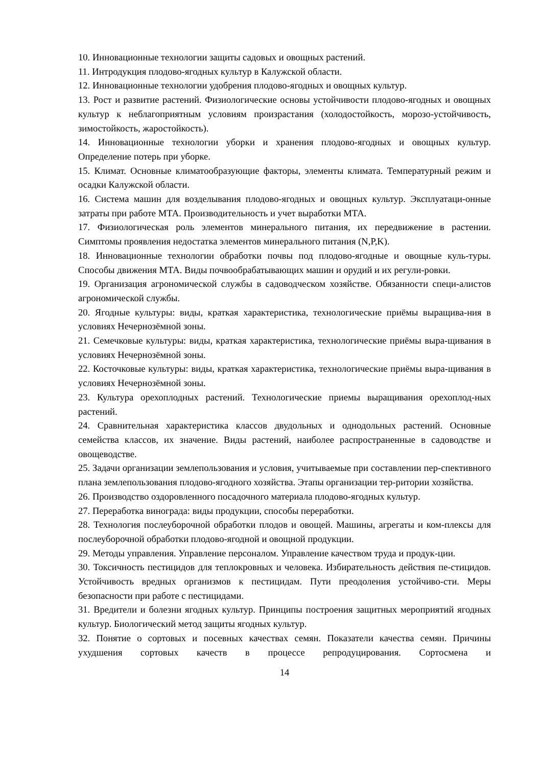10. Инновационные технологии защиты садовых и овощных растений.
11. Интродукция плодово-ягодных культур в Калужской области.
12. Инновационные технологии удобрения плодово-ягодных и овощных культур.
13. Рост и развитие растений. Физиологические основы устойчивости плодово-ягодных и овощных культур к неблагоприятным условиям произрастания (холодостойкость, морозо-устойчивость, зимостойкость, жаростойкость).
14. Инновационные технологии уборки и хранения плодово-ягодных и овощных культур. Определение потерь при уборке.
15. Климат. Основные климатообразующие факторы, элементы климата. Температурный режим и осадки Калужской области.
16. Система машин для возделывания плодово-ягодных и овощных культур. Эксплуатаци-онные затраты при работе МТА. Производительность и учет выработки МТА.
17. Физиологическая роль элементов минерального питания, их передвижение в растении. Симптомы проявления недостатка элементов минерального питания (N,P,K).
18. Инновационные технологии обработки почвы под плодово-ягодные и овощные куль-туры. Способы движения МТА. Виды почвообрабатывающих машин и орудий и их регули-ровки.
19. Организация агрономической службы в садоводческом хозяйстве. Обязанности специ-алистов агрономической службы.
20. Ягодные культуры: виды, краткая характеристика, технологические приёмы выращива-ния в условиях Нечернозёмной зоны.
21. Семечковые культуры: виды, краткая характеристика, технологические приёмы выра-щивания в условиях Нечернозёмной зоны.
22. Косточковые культуры: виды, краткая характеристика, технологические приёмы выра-щивания в условиях Нечернозёмной зоны.
23. Культура орехоплодных растений. Технологические приемы выращивания орехоплод-ных растений.
24. Сравнительная характеристика классов двудольных и однодольных растений. Основные семейства классов, их значение. Виды растений, наиболее распространенные в садоводстве и овощеводстве.
25. Задачи организации землепользования и условия, учитываемые при составлении пер-спективного плана землепользования плодово-ягодного хозяйства. Этапы организации тер-ритории хозяйства.
26. Производство оздоровленного посадочного материала плодово-ягодных культур.
27. Переработка винограда: виды продукции, способы переработки.
28. Технология послеуборочной обработки плодов и овощей. Машины, агрегаты и ком-плексы для послеуборочной обработки плодово-ягодной и овощной продукции.
29. Методы управления. Управление персоналом. Управление качеством труда и продук-ции.
30. Токсичность пестицидов для теплокровных и человека. Избирательность действия пе-стицидов. Устойчивость вредных организмов к пестицидам. Пути преодоления устойчиво-сти. Меры безопасности при работе с пестицидами.
31. Вредители и болезни ягодных культур. Принципы построения защитных мероприятий ягодных культур. Биологический метод защиты ягодных культур.
32. Понятие о сортовых и посевных качествах семян. Показатели качества семян. Причины ухудшения сортовых качеств в процессе репродуцирования. Сортосмена и
14